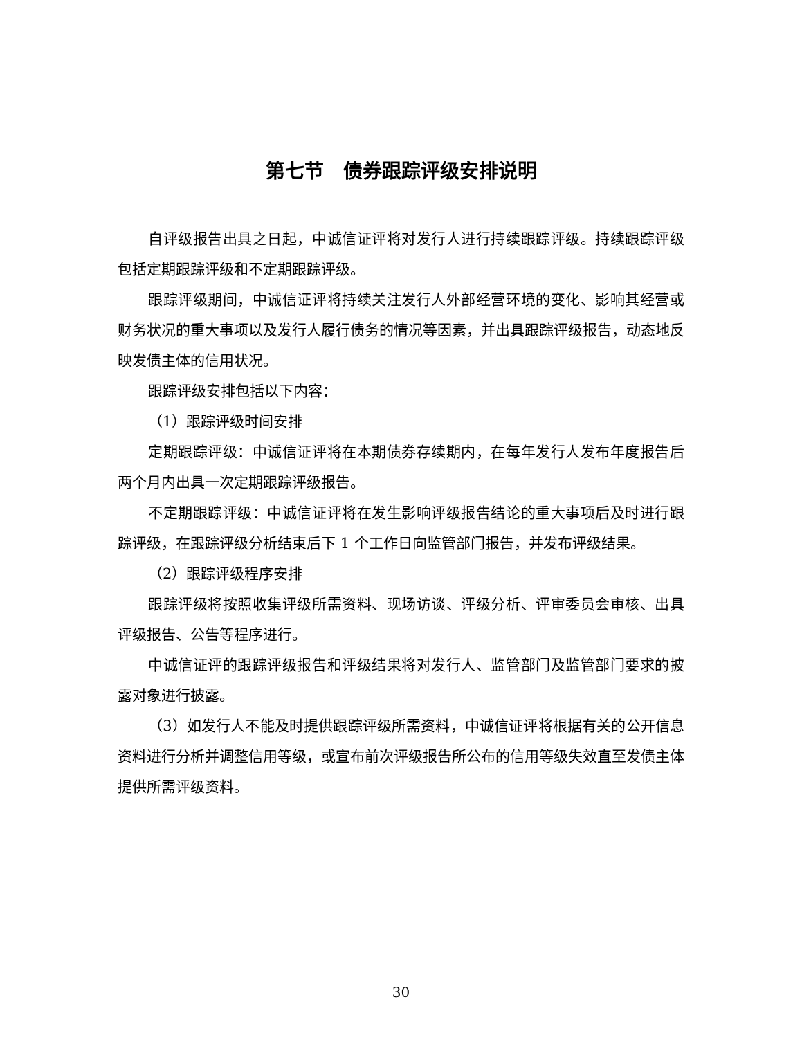第七节　债券跟踪评级安排说明
自评级报告出具之日起，中诚信证评将对发行人进行持续跟踪评级。持续跟踪评级包括定期跟踪评级和不定期跟踪评级。
跟踪评级期间，中诚信证评将持续关注发行人外部经营环境的变化、影响其经营或财务状况的重大事项以及发行人履行债务的情况等因素，并出具跟踪评级报告，动态地反映发债主体的信用状况。
跟踪评级安排包括以下内容：
（1）跟踪评级时间安排
定期跟踪评级：中诚信证评将在本期债券存续期内，在每年发行人发布年度报告后两个月内出具一次定期跟踪评级报告。
不定期跟踪评级：中诚信证评将在发生影响评级报告结论的重大事项后及时进行跟踪评级，在跟踪评级分析结束后下 1 个工作日向监管部门报告，并发布评级结果。
（2）跟踪评级程序安排
跟踪评级将按照收集评级所需资料、现场访谈、评级分析、评审委员会审核、出具评级报告、公告等程序进行。
中诚信证评的跟踪评级报告和评级结果将对发行人、监管部门及监管部门要求的披露对象进行披露。
（3）如发行人不能及时提供跟踪评级所需资料，中诚信证评将根据有关的公开信息资料进行分析并调整信用等级，或宣布前次评级报告所公布的信用等级失效直至发债主体提供所需评级资料。
30